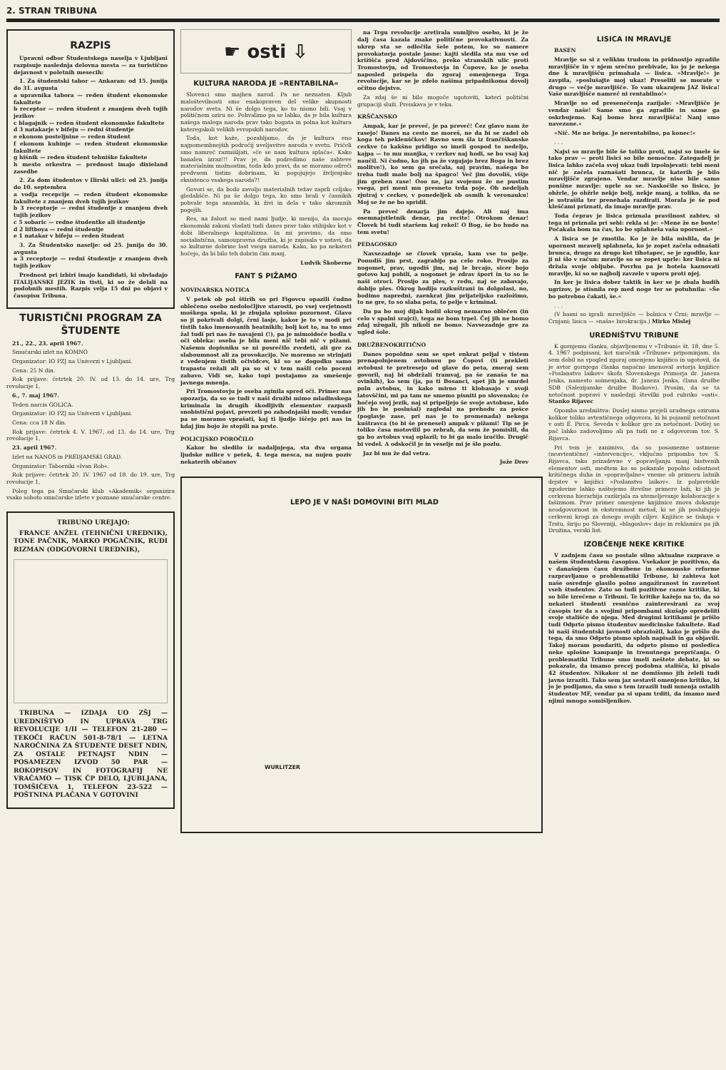2. STRAN TRIBUNA
RAZPIS
Upravni odbor Študentskega naselja v Ljubljani razpisuje naslednja delovna mesta — za turistično dejavnost v poletnih mesecih:
1. Za študentski tabor — Ankaran: od 15. junija do 31. avgusta
a upravnika tabora — reden študent ekonomske fakultete
b receptor — reden študent z znanjem dveh tujih jezikov
c blagajnik — reden študent ekonomske fakultete
d 3 natakarje v bifeju — redni študentje
e ekonom posteljnine — reden študent
f ekonom kuhinje — reden študent ekonomske fakultete
g hišnik — reden študent tehniške fakultete
h mesto orkestra — prednost imajo dixieland zasedbe
2. Za dom študentov v Ilirski ulici: od 25. junija do 10. septembra
a vodja recepcije — reden študent ekonomske fakultete z znanjem dveh tujih jezikov
b 3 receptorje — redni študentje z znanjem dveh tujih jezikov
c 5 sobaric — redne študentke ali študentje
d 2 liftboya — redni študentje
e 1 natakar v bifeju — reden študent
3. Za Študentsko naselje: od 25. junija do 30. avgusta
a 3 receptorje — redni študentje z znanjem dveh tujih jezikov
Prednost pri izbiri imajo kandidati, ki obvladajo ITALIJANSKI JEZIK in tisti, ki so že delali na podobnih mestih. Razpis velja 15 dni po objavi v časopisu Tribuna.
TURISTIČNI PROGRAM ZA ŠTUDENTE
21., 22., 23. april 1967.
Smučarski izlet na KOMNO
Organizator: IO PZJ na Univerzi v Ljubljani.
Cena: 25 N din.
Rok prijave: četrtek 20. IV. od 13. do 14. ure, Trg revolucije 1,
6., 7. maj 1967.
Teden narcis GOLICA.
Organizator: IO PZJ na Univerzi v Ljubljani.
Cena: cca 18 N din.
Rok prijave: četrtek 4. V. 1967, od 13. do 14. ure, Trg revolucije 1,
23. april 1967.
Izlet na NANOS in PREDJAMSKI GRAD.
Organizator: Taborniki »Ivan Rob«.
Rok prijave: četrtek 20. IV. 1967 od 18. do 19. ure, Trg revolucije 1,
Poleg tega pa Smučarski klub »Akademik« organizira vsako soboto smučarske izlete v poznane smučarske centre.
TRIBUNO UREJAJO:
FRANCE ANŽEL (TEHNIČNI UREDNIK), TONE PAČNIK, MARKO POGAČNIK, RUDI RIZMAN (ODGOVORNI UREDNIK),
TRIBUNA — IZDAJA UO ZŠJ — UREDNIŠTVO IN UPRAVA TRG REVOLUCIJE 1/II — TELEFON 21-280 — TEKOČI RAČUN 501-8-78/1 — LETNA NAROČNINA ZA ŠTUDENTE DESET NDIN, ZA OSTALE PETNAJST NDIN — POSAMEZEN IZVOD 50 PAR — ROKOPISOV IN FOTOGRAFIJ NE VRAČAMO — TISK ČP DELO, LJUBLJANA, TOMŠIČEVA 1, TELEFON 23-522 — POŠTNINA PLAČANA V GOTOVINI
☛ osti ⇩
KULTURA NARODA JE »RENTABILNA«
Slovenci smo majhen narod. Pa ne neznaten. Kljub maloštevilnosti smo enakopraven del velike skupnosti narodov sveta. Ni še dolgo tega, ko to nismo bili. Vsaj v političnem oziru ne. Pohvalimo pa se lahko, da je bila kultura našega malega naroda prav tako bogata in polna kot kultura kateregakoli velikih evropskih narodov.
Toda, kot kaže, pozabljamo, da je kultura eno najpomembnejših področij uveljavitve naroda v svetu. Pričeli smo namreč razmišljati, »če se nam kultura splača«. Kako banalen izraz!!! Prav je, da podredimo naše zahteve materialnim možnostim, toda kdo pravi, da se moramo odreči predvsem tistim dobrinam, ki pogojujejo življenjsko eksistenco vsakega naroda?!
Govori se, da bodo zavoljo materialnih težav zaprli celjsko gledališče. Ni pa še dolgo tega, ko smo brali v časnikih pohvale tega ansambla, ki živi in dela v tako skromnih pogojih.
Res, na žalost so med nami ljudje, ki menijo, da morajo ekonomski zakoni vladati tudi danes prav tako stihijsko kot v dobi liberalnega kapitalizma. In mi pravimo, da smo socialistična, samoupravna družba, ki je zapisala v ustavi, da so kulturne dobrine last vsega naroda. Kako, ko pa nekateri hočejo, da bi bilo teh dobrin čim manj.
Ludvik Škoberne
FANT S PIŽAMO
NOVINARSKA NOTICA
V petek ob pol štirih so pri Figovcu opazili čudno oblečeno osebo nedoločljive starosti, po vsej verjetnosti moškega spola, ki je zbujala splošno pozornost. Glavo so ji pokrivali dolgi, črni lasje, kakor je to v modi pri tistih tako imenovanih beatnikih; bolj kot to, na to smo žal tudi pri nas že navajeni (!), pa je mimoidoče bodla v oči obleka: oseba je bila meni nič tebi nič v pižami. Našemu dopisniku se ni posrečilo zvedeti, ali gre za slaboumnost ali za provokacijo. Ne moremo se strinjati z vedenjem tistih očividcev, ki so se dogodku samo trapasto režali ali pa so si v tem našli celo poceni zabavo. Vidi se, kako topi postajamo za smešenje javnega mnenja.
Pri Tromostovju je oseba zginila spred oči. Primer nas opozarja, da so se tudi v naši družbi mimo mladinskega kriminala in drugih škodljivih elementov razpasli snobistični pojavi, prevzeti po zahodnjaški modi; vendar pa se moramo vprašati, kaj ti ljudje iščejo pri nas in kdaj jim bojo že stopili na prste.
POLICIJSKO POROČILO
Kakor bo sledilo iz nadaljnjega, sta dva organa ljudske milice v petek, 4. tega mesca, na nujen poziv nekaterih občanov
na Trgu revolucije aretirala sumljivo osebo, ki je že dalj časa kazala znake politične provokativnosti. Za ukrep sta se odločila šele potem, ko so namere provokatorja postale jasne: kajti sledila sta mu vse od križišča pred Ajdovščino, preko stranskih ulic proti Tromostovju, od Tromostovja in Čopove, ko je oseba naposled prispela do zgoraj omenjenega Trga revolucije, kar se je zdelo našima pripadnikoma dovolj očitno dejstvo.
Za zdaj še ni bilo mogoče ugotoviti, kateri politični grupaciji služi. Preiskava je v teku.
KRŠČANSKO
Ampak, kar je preveč, je pa preveč! Čez glavo nam že rasejo! Danes na cesto ne moreš, ne da bi se zadel ob koga teh peklenščkov! Ravno sem šla iz frančiškanske cerkve (o kakšno pridigo so imeli gospod to nedeljo, kajpa — to mu manjka, v cerkev naj hodi, se bo vsaj kaj naučil. Ni čudno, ko jih pa že vzgajajo brez Boga in brez molitve!), ko sem ga srečala, saj pravim, našega bo treba tudi malo bolj na špagco! Več jim dovoliš, višje jim greben rase! Ooo ne, jaz svojemu že ne pustim vsega, pri meni mu presneto trda poje. Ob nedeljah zjutraj v cerkev, v ponedeljek ob osmih k veronauku! Moj se že ne bo spridil.
Pa preveč denarja jim dajejo. Ali naj ima osemnajstletnik denar, pa recite! Otrokom denar! Človek bi tudi staršem kaj rekel! O Bog, še bo hudo na tem svetu!
PEDAGOSKO
Navsezadnje se človek vpraša, kam vse to pelje. Ponudiš jim prst, zagrabijo pa celo roko. Prosijo za nogomet, prav, ugodiš jim, naj le brcajo, sicer bojo gotovo kaj pobili, a nogomet je zdrav šport in to so le naši otroci. Prosijo za ples, v redu, naj se zabavajo, dobijo ples. Okrog hodijo razkuštrani in dolgolasi, no, bodimo napredni, zaenkrat jim prijateljsko razložimo, to ne gre, to so slaba pota, to pelje v kriminal.
Da pa bo moj dijak hodil okrog nemarno oblečen (in celo v spalni srajci), tega ne bom trpel. Čej jih ne bomo zdaj užugali, jih nikoli ne bomo. Navsezadnje gre za ugled šole.
DRUŽBENOKRITIČNO
Danes popoldne sem se spet enkrat peljal v tistem prenapolnjenem avtobusu po Čopovi (ti prekleti avtobusi te pretresejo od glave do peta, zmeraj sem govoril, naj bi obdržali tramvaj, pa še zanaša te na ovinkih), ko sem (ja, pa ti Bosanci, spet jih je smrdel poln avtobus, in kako mirno ti klobasajo v svoji latovščini, mi pa tam ne smemo pisniti po slovensko; če hočejo svoj jezik, naj si pripeljejo še svoje avtobuse, kdo jih bo le poslušal) zagledal na prehodu za pešce (poglavje zase, pri nas je to promenada) nekega kuštravca (to bi še prenesel) ampak v pižami! Tip se je toliko časa motovilil po zebrah, da sem že pomislil, da ga bo avtobus vsaj oplazil; to bi ga malo izučilo. Drugič bi vedel. A odskočil je in veselje mi je šlo pozlu.
Jaz bi mu že dal vetra.
Jože Drev
LEPO JE V NAŠI DOMOVINI BITI MLAD
WURLITZER
LISICA IN MRAVLJE
BASEN
Mravlje so si z velikim trudom in pridnostjo zgradile mravljišče in v njem srečno prebivale, ko jo je nekega dne k mravljišču primahala — lisica. »Mravlje!« je zavpila, »poslušajte moj ukaz! Preseliti se morate v drugo — večje mravljišče. To vam ukazujem JAZ lisica! Vaše mravljišče namreč ni rentabilno!«
Mravlje so od presenečenja zazijale: »Mravljišče je vendar naše! Same smo ga zgradile in same ga oskrbujemo. Kaj bomo brez mravljišča! Nanj smo navezane.«
»Nič. Me ne briga. Je nerentabilno, pa konec!«
. . .
Najsi so mravlje bile še toliko proti, najsi so imele še tako prav — proti lisici so bile nemočne. Zategadelj je lisica lahko začela svoj ukaz tudi izpolnjevati: tebi meni nič je začela raznašati brunca, iz katerih je bilo mravljišče zgrajeno. Vendar mravlje niso bile samo ponižne mravlje: uprle so se. Naskočile so lisico, jo obžrle, jo obžrle nekje bolj, nekje manj, a toliko, da se je ustrašila ter prenehala razdirati. Morala je še pod kleščami priznati, da imajo mravlje prav.
Toda čeprav je lisica priznala pravilnost zahtev, si tega ni priznala pri sebi: rekla si je: »Mene že ne boste! Počakala bom na čas, ko bo splahnela vaša upornost.«
A lisica se je zmotila. Ko je že bila mislila, da je upornost mravelj splahnela, ko je zopet začela odnašati brunca, drugo za drugo kot tihotapec, se je zgodilo, kar ji ni šlo v račun: mravlje so se zopet uprle: ker lisica ni držala svoje obljube. Povrhu pa je hotela kaznovati mravlje, ki so se najbolj zavzele v uporu proti njej.
In ker je lisica dober taktik in ker se je zbala hudih ugrizov, je stisnila rep med noge ter se potuhnila: »Še bo potrebno čakati, še.«
. . .
(V basni so igrali: mravljišče — bolnica v Crni; mravlje — Crnjani; lisica — »naša« birokracija.) Mirko Mislej
UREDNIŠTVU TRIBUNE
K gornjemu članku, objavljenemu v »Tribuni« št. 18, dne 5. 4. 1967 podpisani, kot naročnik »Tribune« pripominjam, da sem dobil na vpogled zgoraj omenjeno knjižico in ugotovil, da je avtor gornjega članka napačno imenoval avtorja knjižice »Poslanstvo laikov« škofa Slovenskega Primorja dr. Janeza Jenka, namesto soimenjaka, dr. Janeza Jenka, člana družbe SDB (Salezijanske družbe Boskove). Prosim, da se ta netočnost popravi v naslednji številki pod rubriko »osti«. Stanko Rijavec
Opomba uredništva: Doslej nismo prejeli uradnega oziroma kolikor toliko avtentičnega odgovora, ki bi pojasnil netočnost v osti E. Pirca. Seveda v kolikor gre za netočnost. Dotlej se pač lahko zadovoljimo ali pa tudi ne z odgovorom tov. S. Rijavca.
Pri tem je zanimivo, da so posamezne ustmene (neavtentične) »intervencije«, vključno pripomba tov. S. Rijavca, tako prizadevne v popravljanju manj bistvenih elementov osti, medtem ko so pokazale popolno odsotnost kritičnega duha in »popravljalne« vneme ob primeru lažnih dejstev v knjižici »Poslanstvo laikov«. Iz polpretekle zgodovine lahko naštejemo številne primere laži, ki jih je cerkvena hierarhija razširjala za utemeljevanje kolaboracije s fašizmom. Prav primer omenjene knjižnice znova dokazuje neodgovornost in ekstremnost metod, ki se jih poslužujejo cerkveni krogi za dosego svojih ciljev. Knjižice se tiskajo v Trstu, širijo po Sloveniji, »blagoslov« daje in reklamira pa jih Družina, verski list.
IZOBČENJE NEKE KRITIKE
V zadnjem času so postale silno aktualne razprave o našem študentskem časopisu. Vsekakor je pozitivno, da v današnjem času družbene in ekonomske reforme razpravljamo o problematiki Tribune, ki zahteva kot naše osrednje glasilo polno angažiranost in zavzetost vseh študentov. Zato so tudi pozitivne razne kritike, ki so bile izrečene o Tribuni. Te kritike kažejo na to, da so nekateri študenti resnično zainteresirani za svoj časopis ter da s svojimi pripombami skušajo opredeliti svoje stališče do njega. Med drugimi kritikami je prišlo tudi Odprto pismo študentov medicinske fakultete. Rad bi naši študentski javnosti obrazložil, kako je prišlo do tega, da smo Odprto pismo sploh napisali in ga objavili. Takoj moram poudariti, da odprto pismo ni posledica neke splošne kampanje in trenutnega prepričanja. O problematiki Tribune smo imeli neštete debate, ki so pokazale, da imamo precej podobna stališča, ki pisalo 42 študentov. Nikakor si ne domišsmo jih želeli tudi javno izraziti. Tako sem jaz sestavil omenjeno kritiko, ki jo je podljamo, da smo s tem izrazili tudi mnenja ostalih študentov MF, vendar pa si upam trditi, da imamo med njimi mnogo somišljenikov.